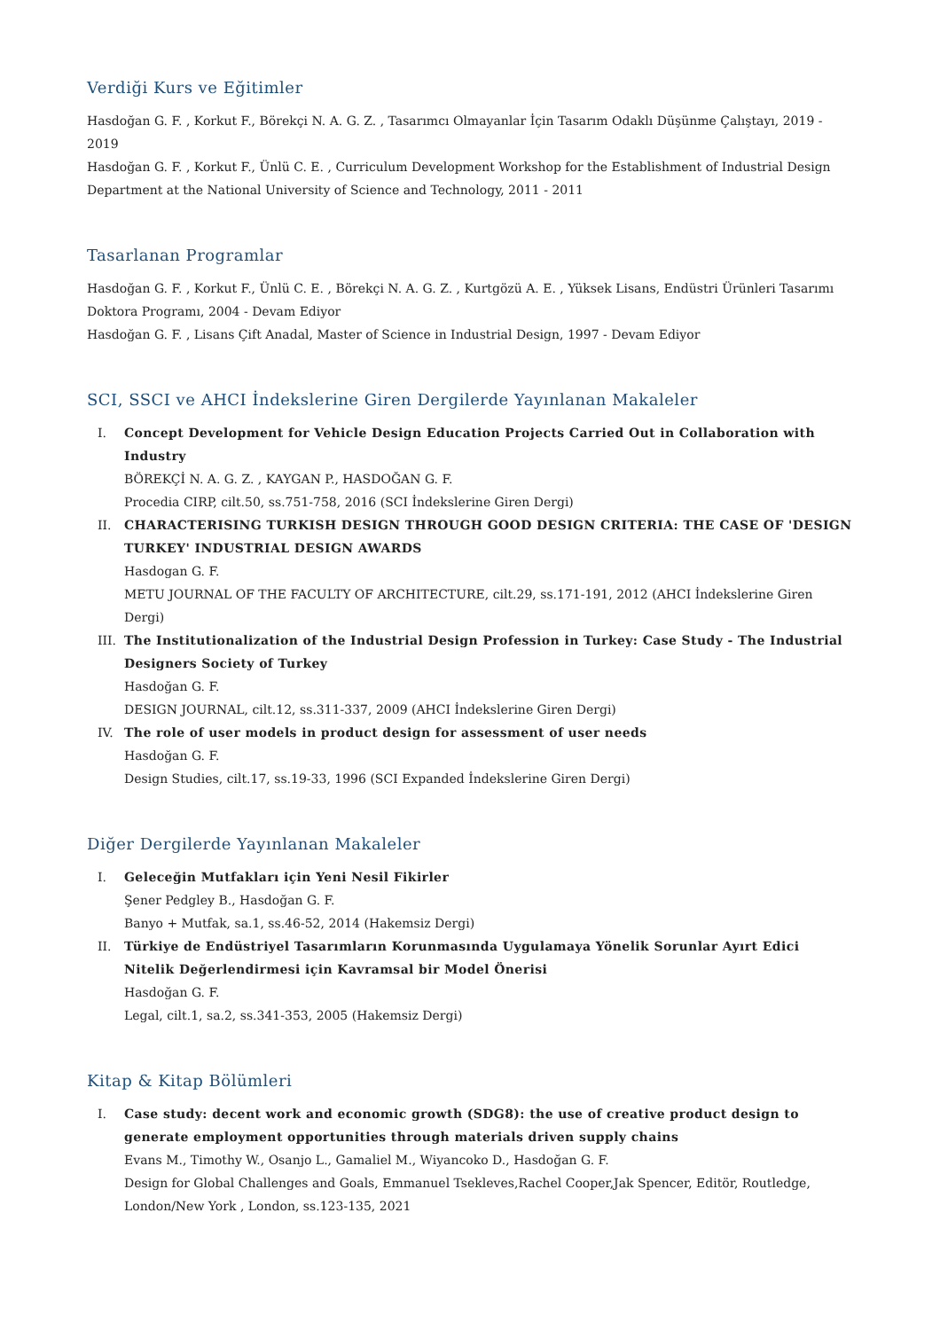Verdiği Kurs ve Eğitimler
Hasdoğan G. F. , Korkut F., Börekçi N. A. G. Z. , Tasarımcı Olmayanlar İçin Tasarım Odaklı Düşünme Çalıştayı, 2019 - 2019
Hasdoğan G. F. , Korkut F., Ünlü C. E. , Curriculum Development Workshop for the Establishment of Industrial Design Department at the National University of Science and Technology, 2011 - 2011
Tasarlanan Programlar
Hasdoğan G. F. , Korkut F., Ünlü C. E. , Börekçi N. A. G. Z. , Kurtgözü A. E. , Yüksek Lisans, Endüstri Ürünleri Tasarımı Doktora Programı, 2004 - Devam Ediyor
Hasdoğan G. F. , Lisans Çift Anadal, Master of Science in Industrial Design, 1997 - Devam Ediyor
SCI, SSCI ve AHCI İndekslerine Giren Dergilerde Yayınlanan Makaleler
I. Concept Development for Vehicle Design Education Projects Carried Out in Collaboration with Industry
BÖREKÇİ N. A. G. Z. , KAYGAN P., HASDOĞAN G. F.
Procedia CIRP, cilt.50, ss.751-758, 2016 (SCI İndekslerine Giren Dergi)
II. CHARACTERISING TURKISH DESIGN THROUGH GOOD DESIGN CRITERIA: THE CASE OF 'DESIGN TURKEY' INDUSTRIAL DESIGN AWARDS
Hasdogan G. F.
METU JOURNAL OF THE FACULTY OF ARCHITECTURE, cilt.29, ss.171-191, 2012 (AHCI İndekslerine Giren Dergi)
III. The Institutionalization of the Industrial Design Profession in Turkey: Case Study - The Industrial Designers Society of Turkey
Hasdoğan G. F.
DESIGN JOURNAL, cilt.12, ss.311-337, 2009 (AHCI İndekslerine Giren Dergi)
IV. The role of user models in product design for assessment of user needs
Hasdoğan G. F.
Design Studies, cilt.17, ss.19-33, 1996 (SCI Expanded İndekslerine Giren Dergi)
Diğer Dergilerde Yayınlanan Makaleler
I. Geleceğin Mutfakları için Yeni Nesil Fikirler
Şener Pedgley B., Hasdoğan G. F.
Banyo + Mutfak, sa.1, ss.46-52, 2014 (Hakemsiz Dergi)
II. Türkiye de Endüstriyel Tasarımların Korunmasında Uygulamaya Yönelik Sorunlar Ayırt Edici Nitelik Değerlendirmesi için Kavramsal bir Model Önerisi
Hasdoğan G. F.
Legal, cilt.1, sa.2, ss.341-353, 2005 (Hakemsiz Dergi)
Kitap & Kitap Bölümleri
I. Case study: decent work and economic growth (SDG8): the use of creative product design to generate employment opportunities through materials driven supply chains
Evans M., Timothy W., Osanjo L., Gamaliel M., Wiyancoko D., Hasdoğan G. F.
Design for Global Challenges and Goals, Emmanuel Tsekleves,Rachel Cooper,Jak Spencer, Editör, Routledge, London/New York , London, ss.123-135, 2021